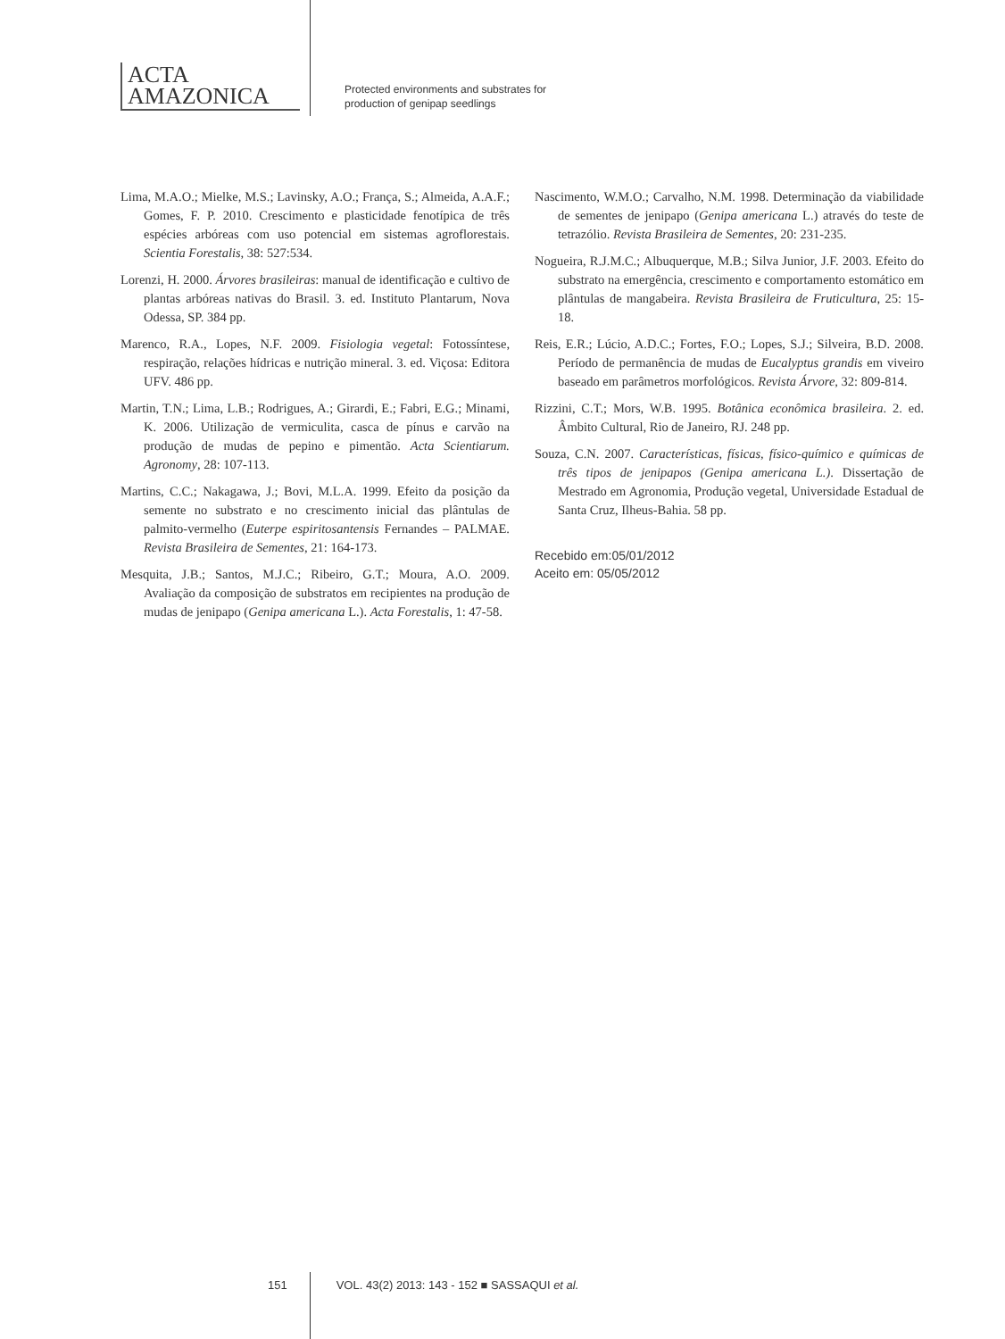ACTA
AMAZONICA
Protected environments and substrates for
production of genipap seedlings
Lima, M.A.O.; Mielke, M.S.; Lavinsky, A.O.; França, S.; Almeida, A.A.F.; Gomes, F. P. 2010. Crescimento e plasticidade fenotípica de três espécies arbóreas com uso potencial em sistemas agroflorestais. Scientia Forestalis, 38: 527:534.
Lorenzi, H. 2000. Árvores brasileiras: manual de identificação e cultivo de plantas arbóreas nativas do Brasil. 3. ed. Instituto Plantarum, Nova Odessa, SP. 384 pp.
Marenco, R.A., Lopes, N.F. 2009. Fisiologia vegetal: Fotossíntese, respiração, relações hídricas e nutrição mineral. 3. ed. Viçosa: Editora UFV. 486 pp.
Martin, T.N.; Lima, L.B.; Rodrigues, A.; Girardi, E.; Fabri, E.G.; Minami, K. 2006. Utilização de vermiculita, casca de pínus e carvão na produção de mudas de pepino e pimentão. Acta Scientiarum. Agronomy, 28: 107-113.
Martins, C.C.; Nakagawa, J.; Bovi, M.L.A. 1999. Efeito da posição da semente no substrato e no crescimento inicial das plântulas de palmito-vermelho (Euterpe espiritosantensis Fernandes – PALMAE. Revista Brasileira de Sementes, 21: 164-173.
Mesquita, J.B.; Santos, M.J.C.; Ribeiro, G.T.; Moura, A.O. 2009. Avaliação da composição de substratos em recipientes na produção de mudas de jenipapo (Genipa americana L.). Acta Forestalis, 1: 47-58.
Nascimento, W.M.O.; Carvalho, N.M. 1998. Determinação da viabilidade de sementes de jenipapo (Genipa americana L.) através do teste de tetrazólio. Revista Brasileira de Sementes, 20: 231-235.
Nogueira, R.J.M.C.; Albuquerque, M.B.; Silva Junior, J.F. 2003. Efeito do substrato na emergência, crescimento e comportamento estomático em plântulas de mangabeira. Revista Brasileira de Fruticultura, 25: 15-18.
Reis, E.R.; Lúcio, A.D.C.; Fortes, F.O.; Lopes, S.J.; Silveira, B.D. 2008. Período de permanência de mudas de Eucalyptus grandis em viveiro baseado em parâmetros morfológicos. Revista Árvore, 32: 809-814.
Rizzini, C.T.; Mors, W.B. 1995. Botânica econômica brasileira. 2. ed. Âmbito Cultural, Rio de Janeiro, RJ. 248 pp.
Souza, C.N. 2007. Características, físicas, físico-químico e químicas de três tipos de jenipapos (Genipa americana L.). Dissertação de Mestrado em Agronomia, Produção vegetal, Universidade Estadual de Santa Cruz, Ilheus-Bahia. 58 pp.
Recebido em:05/01/2012
Aceito em: 05/05/2012
151 VOL. 43(2) 2013: 143 - 152 ■ SASSAQUI et al.